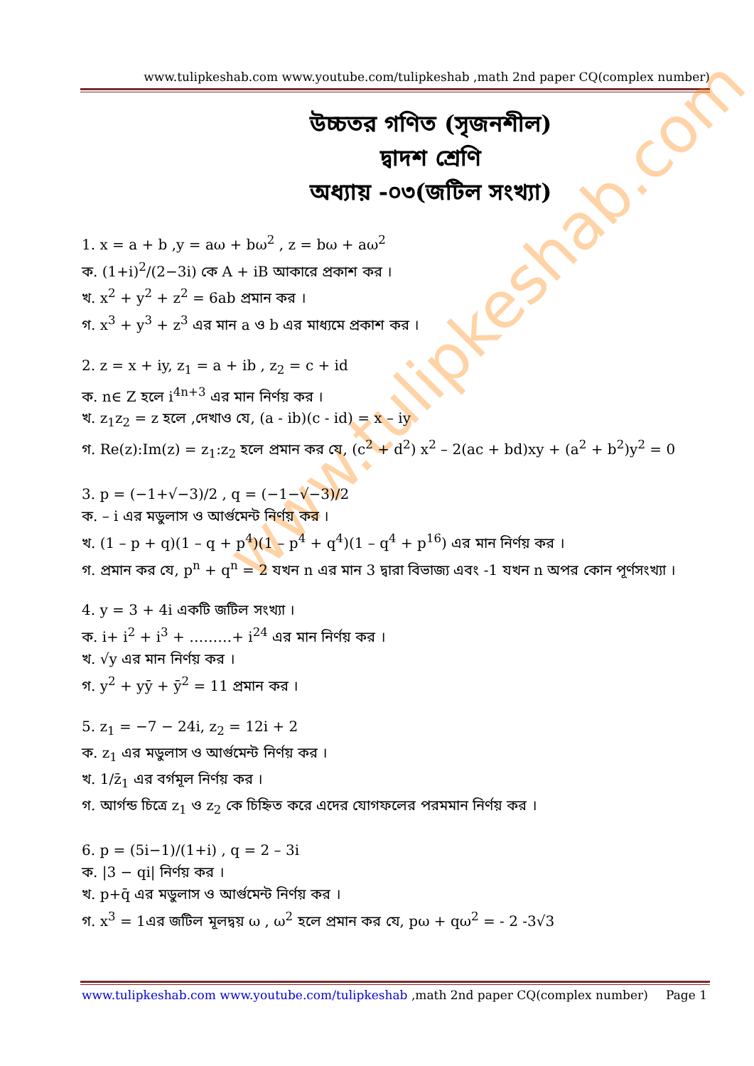www.tulipkeshab.com www.youtube.com/tulipkeshab ,math 2nd paper CQ(complex number)
উচ্চতর গণিত (সৃজনশীল)
দ্বাদশ শ্রেণি
অধ্যায় -০৩(জটিল সংখ্যা)
www.tulipkeshab.com
1. x = a + b ,y = aω + bω<sup>2</sup> , z = bω + aω<sup>2</sup>
ক. (1+i)<sup>2</sup>/(2−3i) কে A + iB আকারে প্রকাশ কর ।
খ. x<sup>2</sup> + y<sup>2</sup> + z<sup>2</sup> = 6ab প্রমান কর ।
গ. x<sup>3</sup> + y<sup>3</sup> + z<sup>3</sup> এর মান a ও b এর মাধ্যমে প্রকাশ কর ।
2. z = x + iy, z<sub>1</sub> = a + ib , z<sub>2</sub> = c + id
ক. n∈ Z হলে i<sup>4n+3</sup> এর মান নির্ণয় কর ।
খ. z<sub>1</sub>z<sub>2</sub> = z হলে ,দেখাও যে, (a - ib)(c - id) = x – iy
গ. Re(z):Im(z) = z<sub>1</sub>:z<sub>2</sub> হলে প্রমান কর যে, (c<sup>2</sup> + d<sup>2</sup>) x<sup>2</sup> – 2(ac + bd)xy + (a<sup>2</sup> + b<sup>2</sup>)y<sup>2</sup> = 0
3. p = (−1+√−3)/2 , q = (−1−√−3)/2
ক. – i এর মডুলাস ও আর্গুমেন্ট নির্ণয় কর ।
খ. (1 – p + q)(1 – q + p<sup>4</sup>)(1 – p<sup>4</sup> + q<sup>4</sup>)(1 – q<sup>4</sup> + p<sup>16</sup>) এর মান নির্ণয় কর ।
গ. প্রমান কর যে, p<sup>n</sup> + q<sup>n</sup> = 2 যখন n এর মান 3 দ্বারা বিভাজ্য এবং -1 যখন n অপর কোন পূর্ণসংখ্যা ।
4. y = 3 + 4i একটি জটিল সংখ্যা ।
ক. i+ i<sup>2</sup> + i<sup>3</sup> + ………+ i<sup>24</sup> এর মান নির্ণয় কর ।
খ. √y এর মান নির্ণয় কর ।
গ. y<sup>2</sup> + yȳ + ȳ<sup>2</sup> = 11 প্রমান কর ।
5. z<sub>1</sub> = −7 − 24i, z<sub>2</sub> = 12i + 2
ক. z<sub>1</sub> এর মডুলাস ও আর্গুমেন্ট নির্ণয় কর ।
খ. 1/z̄<sub>1</sub> এর বর্গমূল নির্ণয় কর ।
গ. আর্গন্ড চিত্রে z<sub>1</sub> ও z<sub>2</sub> কে চিহ্নিত করে এদের যোগফলের পরমমান নির্ণয় কর ।
6. p = (5i−1)/(1+i) , q = 2 – 3i
ক. |3 − qi| নির্ণয় কর ।
খ. p+q̄ এর মডুলাস ও আর্গুমেন্ট নির্ণয় কর ।
গ. x<sup>3</sup> = 1এর জটিল মূলদ্বয় ω , ω<sup>2</sup> হলে প্রমান কর যে, pω + qω<sup>2</sup> = - 2 -3√3
www.tulipkeshab.com www.youtube.com/tulipkeshab ,math 2nd paper CQ(complex number) Page 1